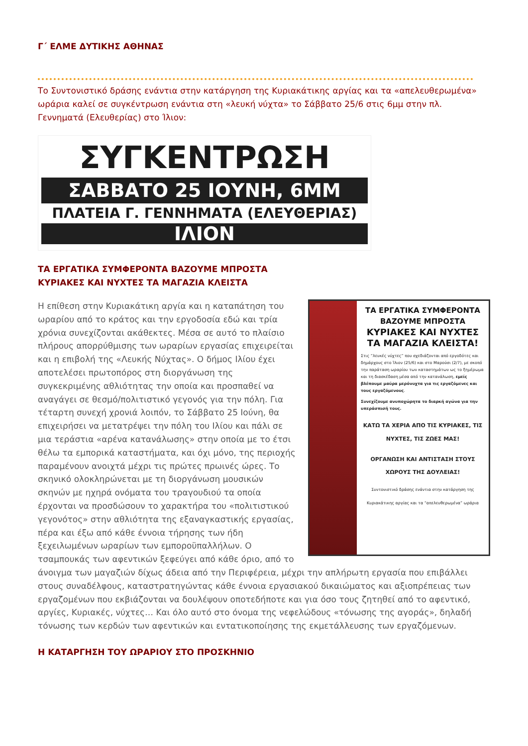Γ΄ ΕΛΜΕ ΔΥΤΙΚΗΣ ΑΘΗΝΑΣ
Το Συντονιστικό δράσης ενάντια στην κατάργηση της Κυριακάτικης αργίας και τα «απελευθερωμένα» ωράρια καλεί σε συγκέντρωση ενάντια στη «λευκή νύχτα» το Σάββατο 25/6 στις 6μμ στην πλ. Γεννηματά (Ελευθερίας) στο Ίλιον:
ΣΥΓΚΕΝΤΡΩΣΗ
ΣΑΒΒΑΤΟ 25 ΙΟΥΝΗ, 6ΜΜ
ΠΛΑΤΕΙΑ Γ. ΓΕΝΝΗΜΑΤΑ (ΕΛΕΥΘΕΡΙΑΣ)
ΙΛΙΟΝ
ΤΑ ΕΡΓΑΤΙΚΑ ΣΥΜΦΕΡΟΝΤΑ ΒΑΖΟΥΜΕ ΜΠΡΟΣΤΑ
ΚΥΡΙΑΚΕΣ ΚΑΙ ΝΥΧΤΕΣ ΤΑ ΜΑΓΑΖΙΑ ΚΛΕΙΣΤΑ
ΤΑ ΕΡΓΑΤΙΚΑ ΣΥΜΦΕΡΟΝΤΑ ΒΑΖΟΥΜΕ ΜΠΡΟΣΤΑ
ΚΥΡΙΑΚΕΣ ΚΑΙ ΝΥΧΤΕΣ ΤΑ ΜΑΓΑΖΙΑ ΚΛΕΙΣΤΑ!
Στις “λευκές νύχτες” που σχεδιάζονται από εργοδότες και δημάρχους στο Ίλιον (25/6) και στο Μαρούσι (2/7), με σκοπό την παράταση ωραρίου των καταστημάτων ως το ξημέρωμα και τη διασκέδαση μέσα από την κατανάλωση, εμείς βλέπουμε μαύρα μερόνυχτα για τις εργαζόμενες και τους εργαζόμενους.
Συνεχίζουμε ανυποχώρητα το διαρκή αγώνα για την υπεράσπισή τους.
ΚΑΤΩ ΤΑ ΧΕΡΙΑ ΑΠΟ ΤΙΣ ΚΥΡΙΑΚΕΣ, ΤΙΣ ΝΥΧΤΕΣ, ΤΙΣ ΖΩΕΣ ΜΑΣ!
ΟΡΓΑΝΩΣΗ ΚΑΙ ΑΝΤΙΣΤΑΣΗ ΣΤΟΥΣ ΧΩΡΟΥΣ ΤΗΣ ΔΟΥΛΕΙΑΣ!
Συντονιστικό δράσης ενάντια στην κατάργηση της Κυριακάτικης αργίας και τα “απελευθερωμένα” ωράρια
Η επίθεση στην Κυριακάτικη αργία και η καταπάτηση του ωραρίου από το κράτος και την εργοδοσία εδώ και τρία χρόνια συνεχίζονται ακάθεκτες. Μέσα σε αυτό το πλαίσιο πλήρους απορρύθμισης των ωραρίων εργασίας επιχειρείται και η επιβολή της «Λευκής Νύχτας». Ο δήμος Ιλίου έχει αποτελέσει πρωτοπόρος στη διοργάνωση της συγκεκριμένης αθλιότητας την οποία και προσπαθεί να αναγάγει σε θεσμό/πολιτιστικό γεγονός για την πόλη. Για τέταρτη συνεχή χρονιά λοιπόν, το Σάββατο 25 Ιούνη, θα επιχειρήσει να μετατρέψει την πόλη του Ιλίου και πάλι σε μια τεράστια «αρένα κατανάλωσης» στην οποία με το έτσι θέλω τα εμπορικά καταστήματα, και όχι μόνο, της περιοχής παραμένουν ανοιχτά μέχρι τις πρώτες πρωινές ώρες. Το σκηνικό ολοκληρώνεται με τη διοργάνωση μουσικών σκηνών με ηχηρά ονόματα του τραγουδιού τα οποία έρχονται να προσδώσουν το χαρακτήρα του «πολιτιστικού γεγονότος» στην αθλιότητα της εξαναγκαστικής εργασίας, πέρα και έξω από κάθε έννοια τήρησης των ήδη ξεχειλωμένων ωραρίων των εμποροϋπαλλήλων. Ο τσαμπουκάς των αφεντικών ξεφεύγει από κάθε όριο, από το άνοιγμα των μαγαζιών δίχως άδεια από την Περιφέρεια, μέχρι την απλήρωτη εργασία που επιβάλλει στους συναδέλφους, καταστρατηγώντας κάθε έννοια εργασιακού δικαιώματος και αξιοπρέπειας των εργαζομένων που εκβιάζονται να δουλέψουν οποτεδήποτε και για όσο τους ζητηθεί από το αφεντικό, αργίες, Κυριακές, νύχτες… Και όλο αυτό στο όνομα της νεφελώδους «τόνωσης της αγοράς», δηλαδή τόνωσης των κερδών των αφεντικών και εντατικοποίησης της εκμετάλλευσης των εργαζόμενων.
Η ΚΑΤΑΡΓΗΣΗ ΤΟΥ ΩΡΑΡΙΟΥ ΣΤΟ ΠΡΟΣΚΗΝΙΟ